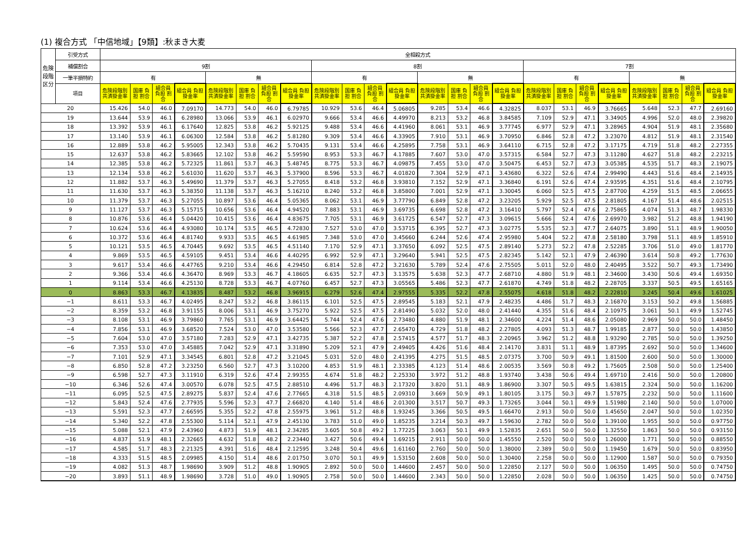(1) 複合方式 「中信地域」【9類】:秋まき大麦
| 危険段階区分 | 引受方式 | 全相殺方式 | | | | | | | | | | | | | | | | | | | | | | | |
| --- | --- | --- | --- | --- | --- | --- | --- | --- | --- | --- | --- | --- | --- | --- | --- | --- | --- | --- | --- | --- | --- | --- | --- | --- | --- |
| | 補償割合 | 9割 | | | | | | | | 8割 | | | | | | | | 7割 | | | | | | | |
| | 一筆半損特約 | 有 | | | | 無 | | | | 有 | | | | 無 | | | | 有 | | | | 無 | | | |
| | 項目 | 危険段階別 共済掛金率 | 国庫 負担 割合 | 組合員 負担 割合 | 組合員 負担掛金率 | 危険段階別 共済掛金率 | 国庫 負担 割合 | 組合員 負担 割合 | 組合員 負担掛金率 | 危険段階別 共済掛金率 | 国庫 負担 割合 | 組合員 負担 割合 | 組合員 負担掛金率 | 危険段階別 共済掛金率 | 国庫 負担 割合 | 組合員 負担 割合 | 組合員 負担掛金率 | 危険段階別 共済掛金率 | 国庫 負担 割合 | 組合員 負担 割合 | 組合員 負担掛金率 | 危険段階別 共済掛金率 | 国庫 負担 割合 | 組合員 負担 割合 | 組合員 負担掛金率 |
| 20 | | 15.426 | 54.0 | 46.0 | 7.09170 | 14.773 | 54.0 | 46.0 | 6.79785 | 10.929 | 53.6 | 46.4 | 5.06805 | 9.285 | 53.4 | 46.6 | 4.32825 | 8.037 | 53.1 | 46.9 | 3.76665 | 5.648 | 52.3 | 47.7 | 2.69160 |
| 19 | | 13.644 | 53.9 | 46.1 | 6.28980 | 13.066 | 53.9 | 46.1 | 6.02970 | 9.666 | 53.4 | 46.6 | 4.49970 | 8.213 | 53.2 | 46.8 | 3.84585 | 7.109 | 52.9 | 47.1 | 3.34905 | 4.996 | 52.0 | 48.0 | 2.39820 |
| 18 | | 13.392 | 53.9 | 46.1 | 6.17640 | 12.825 | 53.8 | 46.2 | 5.92125 | 9.488 | 53.4 | 46.6 | 4.41960 | 8.061 | 53.1 | 46.9 | 3.77745 | 6.977 | 52.9 | 47.1 | 3.28965 | 4.904 | 51.9 | 48.1 | 2.35680 |
| 17 | | 13.140 | 53.9 | 46.1 | 6.06300 | 12.584 | 53.8 | 46.2 | 5.81280 | 9.309 | 53.4 | 46.6 | 4.33905 | 7.910 | 53.1 | 46.9 | 3.70950 | 6.846 | 52.8 | 47.2 | 3.23070 | 4.812 | 51.9 | 48.1 | 2.31540 |
| 16 | | 12.889 | 53.8 | 46.2 | 5.95005 | 12.343 | 53.8 | 46.2 | 5.70435 | 9.131 | 53.4 | 46.6 | 4.25895 | 7.758 | 53.1 | 46.9 | 3.64110 | 6.715 | 52.8 | 47.2 | 3.17175 | 4.719 | 51.8 | 48.2 | 2.27355 |
| 15 | | 12.637 | 53.8 | 46.2 | 5.83665 | 12.102 | 53.8 | 46.2 | 5.59590 | 8.953 | 53.3 | 46.7 | 4.17885 | 7.607 | 53.0 | 47.0 | 3.57315 | 6.584 | 52.7 | 47.3 | 3.11280 | 4.627 | 51.8 | 48.2 | 2.23215 |
| 14 | | 12.385 | 53.8 | 46.2 | 5.72325 | 11.861 | 53.7 | 46.3 | 5.48745 | 8.775 | 53.3 | 46.7 | 4.09875 | 7.455 | 53.0 | 47.0 | 3.50475 | 6.453 | 52.7 | 47.3 | 3.05385 | 4.535 | 51.7 | 48.3 | 2.19075 |
| 13 | | 12.134 | 53.8 | 46.2 | 5.61030 | 11.620 | 53.7 | 46.3 | 5.37900 | 8.596 | 53.3 | 46.7 | 4.01820 | 7.304 | 52.9 | 47.1 | 3.43680 | 6.322 | 52.6 | 47.4 | 2.99490 | 4.443 | 51.6 | 48.4 | 2.14935 |
| 12 | | 11.882 | 53.7 | 46.3 | 5.49690 | 11.379 | 53.7 | 46.3 | 5.27055 | 8.418 | 53.2 | 46.8 | 3.93810 | 7.152 | 52.9 | 47.1 | 3.36840 | 6.191 | 52.6 | 47.4 | 2.93595 | 4.351 | 51.6 | 48.4 | 2.10795 |
| 11 | | 11.630 | 53.7 | 46.3 | 5.38350 | 11.138 | 53.7 | 46.3 | 5.16210 | 8.240 | 53.2 | 46.8 | 3.85800 | 7.001 | 52.9 | 47.1 | 3.30045 | 6.060 | 52.5 | 47.5 | 2.87700 | 4.259 | 51.5 | 48.5 | 2.06655 |
| 10 | | 11.379 | 53.7 | 46.3 | 5.27055 | 10.897 | 53.6 | 46.4 | 5.05365 | 8.062 | 53.1 | 46.9 | 3.77790 | 6.849 | 52.8 | 47.2 | 3.23205 | 5.929 | 52.5 | 47.5 | 2.81805 | 4.167 | 51.4 | 48.6 | 2.02515 |
| 9 | | 11.127 | 53.7 | 46.3 | 5.15715 | 10.656 | 53.6 | 46.4 | 4.94520 | 7.883 | 53.1 | 46.9 | 3.69735 | 6.698 | 52.8 | 47.2 | 3.16410 | 5.797 | 52.4 | 47.6 | 2.75865 | 4.074 | 51.3 | 48.7 | 1.98330 |
| 8 | | 10.876 | 53.6 | 46.4 | 5.04420 | 10.415 | 53.6 | 46.4 | 4.83675 | 7.705 | 53.1 | 46.9 | 3.61725 | 6.547 | 52.7 | 47.3 | 3.09615 | 5.666 | 52.4 | 47.6 | 2.69970 | 3.982 | 51.2 | 48.8 | 1.94190 |
| 7 | | 10.624 | 53.6 | 46.4 | 4.93080 | 10.174 | 53.5 | 46.5 | 4.72830 | 7.527 | 53.0 | 47.0 | 3.53715 | 6.395 | 52.7 | 47.3 | 3.02775 | 5.535 | 52.3 | 47.7 | 2.64075 | 3.890 | 51.1 | 48.9 | 1.90050 |
| 6 | | 10.372 | 53.6 | 46.4 | 4.81740 | 9.933 | 53.5 | 46.5 | 4.61985 | 7.348 | 53.0 | 47.0 | 3.45660 | 6.244 | 52.6 | 47.4 | 2.95980 | 5.404 | 52.2 | 47.8 | 2.58180 | 3.798 | 51.1 | 48.9 | 1.85910 |
| 5 | | 10.121 | 53.5 | 46.5 | 4.70445 | 9.692 | 53.5 | 46.5 | 4.51140 | 7.170 | 52.9 | 47.1 | 3.37650 | 6.092 | 52.5 | 47.5 | 2.89140 | 5.273 | 52.2 | 47.8 | 2.52285 | 3.706 | 51.0 | 49.0 | 1.81770 |
| 4 | | 9.869 | 53.5 | 46.5 | 4.59105 | 9.451 | 53.4 | 46.6 | 4.40295 | 6.992 | 52.9 | 47.1 | 3.29640 | 5.941 | 52.5 | 47.5 | 2.82345 | 5.142 | 52.1 | 47.9 | 2.46390 | 3.614 | 50.8 | 49.2 | 1.77630 |
| 3 | | 9.617 | 53.4 | 46.6 | 4.47765 | 9.210 | 53.4 | 46.6 | 4.29450 | 6.814 | 52.8 | 47.2 | 3.21630 | 5.789 | 52.4 | 47.6 | 2.75505 | 5.011 | 52.0 | 48.0 | 2.40495 | 3.522 | 50.7 | 49.3 | 1.73490 |
| 2 | | 9.366 | 53.4 | 46.6 | 4.36470 | 8.969 | 53.3 | 46.7 | 4.18605 | 6.635 | 52.7 | 47.3 | 3.13575 | 5.638 | 52.3 | 47.7 | 2.68710 | 4.880 | 51.9 | 48.1 | 2.34600 | 3.430 | 50.6 | 49.4 | 1.69350 |
| 1 | | 9.114 | 53.4 | 46.6 | 4.25130 | 8.728 | 53.3 | 46.7 | 4.07760 | 6.457 | 52.7 | 47.3 | 3.05565 | 5.486 | 52.3 | 47.7 | 2.61870 | 4.749 | 51.8 | 48.2 | 2.28705 | 3.337 | 50.5 | 49.5 | 1.65165 |
| 0 | | 8.863 | 53.3 | 46.7 | 4.13835 | 8.487 | 53.2 | 46.8 | 3.96915 | 6.279 | 52.6 | 47.4 | 2.97555 | 5.335 | 52.2 | 47.8 | 2.55075 | 4.618 | 51.8 | 48.2 | 2.22810 | 3.245 | 50.4 | 49.6 | 1.61025 |
| −1 | | 8.611 | 53.3 | 46.7 | 4.02495 | 8.247 | 53.2 | 46.8 | 3.86115 | 6.101 | 52.5 | 47.5 | 2.89545 | 5.183 | 52.1 | 47.9 | 2.48235 | 4.486 | 51.7 | 48.3 | 2.16870 | 3.153 | 50.2 | 49.8 | 1.56885 |
| −2 | | 8.359 | 53.2 | 46.8 | 3.91155 | 8.006 | 53.1 | 46.9 | 3.75270 | 5.922 | 52.5 | 47.5 | 2.81490 | 5.032 | 52.0 | 48.0 | 2.41440 | 4.355 | 51.6 | 48.4 | 2.10975 | 3.061 | 50.1 | 49.9 | 1.52745 |
| −3 | | 8.108 | 53.1 | 46.9 | 3.79860 | 7.765 | 53.1 | 46.9 | 3.64425 | 5.744 | 52.4 | 47.6 | 2.73480 | 4.880 | 51.9 | 48.1 | 2.34600 | 4.224 | 51.4 | 48.6 | 2.05080 | 2.969 | 50.0 | 50.0 | 1.48450 |
| −4 | | 7.856 | 53.1 | 46.9 | 3.68520 | 7.524 | 53.0 | 47.0 | 3.53580 | 5.566 | 52.3 | 47.7 | 2.65470 | 4.729 | 51.8 | 48.2 | 2.27805 | 4.093 | 51.3 | 48.7 | 1.99185 | 2.877 | 50.0 | 50.0 | 1.43850 |
| −5 | | 7.604 | 53.0 | 47.0 | 3.57180 | 7.283 | 52.9 | 47.1 | 3.42735 | 5.387 | 52.2 | 47.8 | 2.57415 | 4.577 | 51.7 | 48.3 | 2.20965 | 3.962 | 51.2 | 48.8 | 1.93290 | 2.785 | 50.0 | 50.0 | 1.39250 |
| −6 | | 7.353 | 53.0 | 47.0 | 3.45885 | 7.042 | 52.9 | 47.1 | 3.31890 | 5.209 | 52.1 | 47.9 | 2.49405 | 4.426 | 51.6 | 48.4 | 2.14170 | 3.831 | 51.1 | 48.9 | 1.87395 | 2.692 | 50.0 | 50.0 | 1.34600 |
| −7 | | 7.101 | 52.9 | 47.1 | 3.34545 | 6.801 | 52.8 | 47.2 | 3.21045 | 5.031 | 52.0 | 48.0 | 2.41395 | 4.275 | 51.5 | 48.5 | 2.07375 | 3.700 | 50.9 | 49.1 | 1.81500 | 2.600 | 50.0 | 50.0 | 1.30000 |
| −8 | | 6.850 | 52.8 | 47.2 | 3.23250 | 6.560 | 52.7 | 47.3 | 3.10200 | 4.853 | 51.9 | 48.1 | 2.33385 | 4.123 | 51.4 | 48.6 | 2.00535 | 3.569 | 50.8 | 49.2 | 1.75605 | 2.508 | 50.0 | 50.0 | 1.25400 |
| −9 | | 6.598 | 52.7 | 47.3 | 3.11910 | 6.319 | 52.6 | 47.4 | 2.99355 | 4.674 | 51.8 | 48.2 | 2.25330 | 3.972 | 51.2 | 48.8 | 1.93740 | 3.438 | 50.6 | 49.4 | 1.69710 | 2.416 | 50.0 | 50.0 | 1.20800 |
| −10 | | 6.346 | 52.6 | 47.4 | 3.00570 | 6.078 | 52.5 | 47.5 | 2.88510 | 4.496 | 51.7 | 48.3 | 2.17320 | 3.820 | 51.1 | 48.9 | 1.86900 | 3.307 | 50.5 | 49.5 | 1.63815 | 2.324 | 50.0 | 50.0 | 1.16200 |
| −11 | | 6.095 | 52.5 | 47.5 | 2.89275 | 5.837 | 52.4 | 47.6 | 2.77665 | 4.318 | 51.5 | 48.5 | 2.09310 | 3.669 | 50.9 | 49.1 | 1.80105 | 3.175 | 50.3 | 49.7 | 1.57875 | 2.232 | 50.0 | 50.0 | 1.11600 |
| −12 | | 5.843 | 52.4 | 47.6 | 2.77935 | 5.596 | 52.3 | 47.7 | 2.66820 | 4.140 | 51.4 | 48.6 | 2.01300 | 3.517 | 50.7 | 49.3 | 1.73265 | 3.044 | 50.1 | 49.9 | 1.51980 | 2.140 | 50.0 | 50.0 | 1.07000 |
| −13 | | 5.591 | 52.3 | 47.7 | 2.66595 | 5.355 | 52.2 | 47.8 | 2.55975 | 3.961 | 51.2 | 48.8 | 1.93245 | 3.366 | 50.5 | 49.5 | 1.66470 | 2.913 | 50.0 | 50.0 | 1.45650 | 2.047 | 50.0 | 50.0 | 1.02350 |
| −14 | | 5.340 | 52.2 | 47.8 | 2.55300 | 5.114 | 52.1 | 47.9 | 2.45130 | 3.783 | 51.0 | 49.0 | 1.85235 | 3.214 | 50.3 | 49.7 | 1.59630 | 2.782 | 50.0 | 50.0 | 1.39100 | 1.955 | 50.0 | 50.0 | 0.97750 |
| −15 | | 5.088 | 52.1 | 47.9 | 2.43960 | 4.873 | 51.9 | 48.1 | 2.34285 | 3.605 | 50.8 | 49.2 | 1.77225 | 3.063 | 50.1 | 49.9 | 1.52835 | 2.651 | 50.0 | 50.0 | 1.32550 | 1.863 | 50.0 | 50.0 | 0.93150 |
| −16 | | 4.837 | 51.9 | 48.1 | 2.32665 | 4.632 | 51.8 | 48.2 | 2.23440 | 3.427 | 50.6 | 49.4 | 1.69215 | 2.911 | 50.0 | 50.0 | 1.45550 | 2.520 | 50.0 | 50.0 | 1.26000 | 1.771 | 50.0 | 50.0 | 0.88550 |
| −17 | | 4.585 | 51.7 | 48.3 | 2.21325 | 4.391 | 51.6 | 48.4 | 2.12595 | 3.248 | 50.4 | 49.6 | 1.61160 | 2.760 | 50.0 | 50.0 | 1.38000 | 2.389 | 50.0 | 50.0 | 1.19450 | 1.679 | 50.0 | 50.0 | 0.83950 |
| −18 | | 4.333 | 51.5 | 48.5 | 2.09985 | 4.150 | 51.4 | 48.6 | 2.01750 | 3.070 | 50.1 | 49.9 | 1.53150 | 2.608 | 50.0 | 50.0 | 1.30400 | 2.258 | 50.0 | 50.0 | 1.12900 | 1.587 | 50.0 | 50.0 | 0.79350 |
| −19 | | 4.082 | 51.3 | 48.7 | 1.98690 | 3.909 | 51.2 | 48.8 | 1.90905 | 2.892 | 50.0 | 50.0 | 1.44600 | 2.457 | 50.0 | 50.0 | 1.22850 | 2.127 | 50.0 | 50.0 | 1.06350 | 1.495 | 50.0 | 50.0 | 0.74750 |
| −20 | | 3.893 | 51.1 | 48.9 | 1.98690 | 3.728 | 51.0 | 49.0 | 1.90905 | 2.758 | 50.0 | 50.0 | 1.44600 | 2.343 | 50.0 | 50.0 | 1.22850 | 2.028 | 50.0 | 50.0 | 1.06350 | 1.425 | 50.0 | 50.0 | 0.74750 |